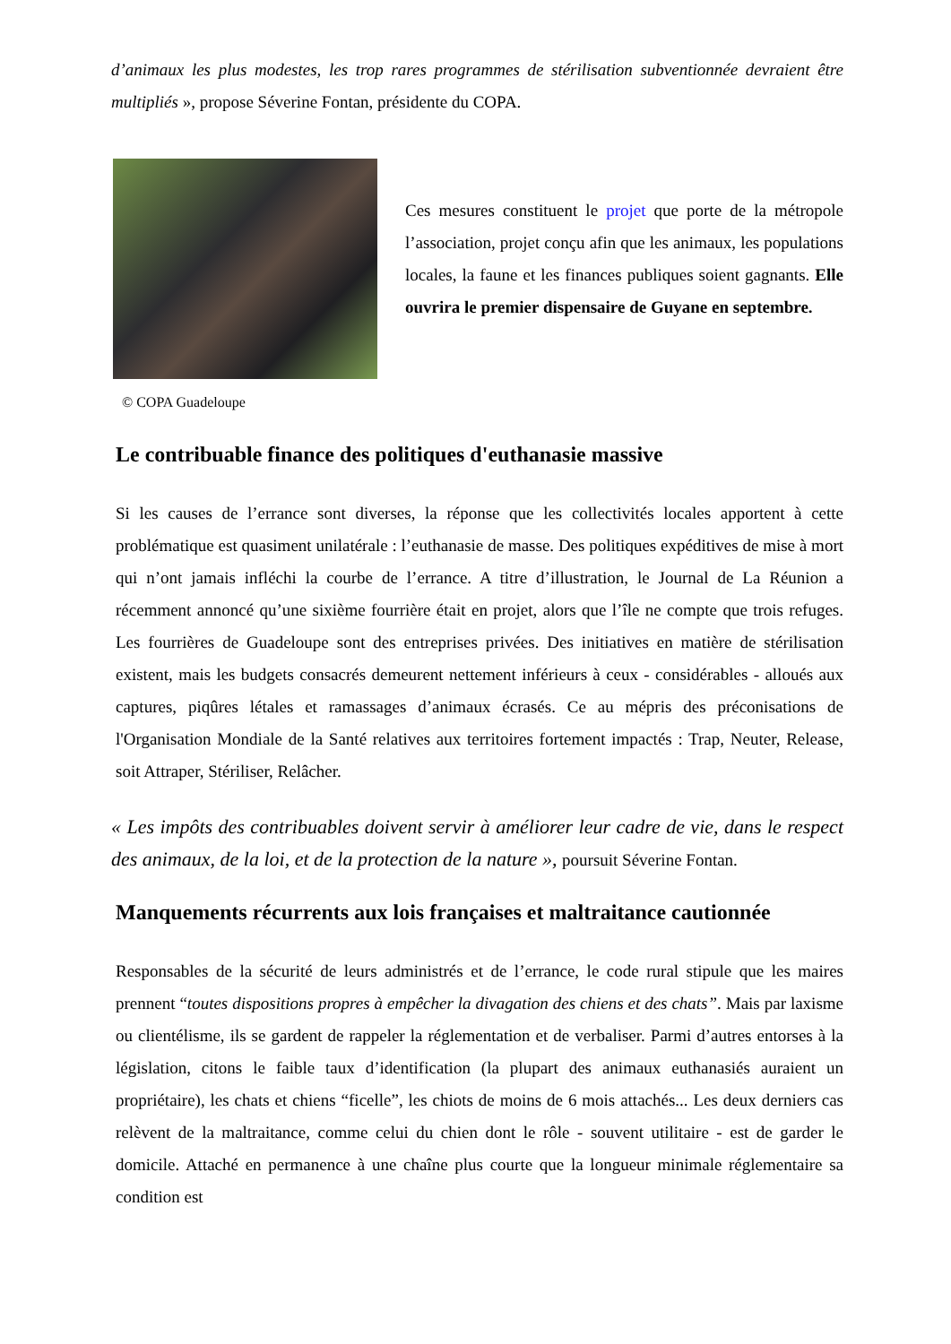d’animaux les plus modestes, les trop rares programmes de stérilisation subventionnée devraient être multipliés », propose Séverine Fontan, présidente du COPA.
Ces mesures constituent le projet que porte de la métropole l’association, projet conçu afin que les animaux, les populations locales, la faune et les finances publiques soient gagnants. Elle ouvrira le premier dispensaire de Guyane en septembre.
© COPA Guadeloupe
Le contribuable finance des politiques d'euthanasie massive
Si les causes de l’errance sont diverses, la réponse que les collectivités locales apportent à cette problématique est quasiment unilatérale : l’euthanasie de masse. Des politiques expéditives de mise à mort qui n’ont jamais infléchi la courbe de l’errance. A titre d’illustration, le Journal de La Réunion a récemment annoncé qu’une sixième fourrière était en projet, alors que l’île ne compte que trois refuges. Les fourrières de Guadeloupe sont des entreprises privées. Des initiatives en matière de stérilisation existent, mais les budgets consacrés demeurent nettement inférieurs à ceux - considérables - alloués aux captures, piqûres létales et ramassages d’animaux écrasés. Ce au mépris des préconisations de l'Organisation Mondiale de la Santé relatives aux territoires fortement impactés : Trap, Neuter, Release, soit Attraper, Stériliser, Relâcher.
« Les impôts des contribuables doivent servir à améliorer leur cadre de vie, dans le respect des animaux, de la loi, et de la protection de la nature », poursuit Séverine Fontan.
Manquements récurrents aux lois françaises et maltraitance cautionnée
Responsables de la sécurité de leurs administrés et de l’errance, le code rural stipule que les maires prennent “toutes dispositions propres à empêcher la divagation des chiens et des chats”. Mais par laxisme ou clientélisme, ils se gardent de rappeler la réglementation et de verbaliser. Parmi d’autres entorses à la législation, citons le faible taux d’identification (la plupart des animaux euthanasiés auraient un propriétaire), les chats et chiens “ficelle”, les chiots de moins de 6 mois attachés... Les deux derniers cas relèvent de la maltraitance, comme celui du chien dont le rôle - souvent utilitaire - est de garder le domicile. Attaché en permanence à une chaîne plus courte que la longueur minimale réglementaire sa condition est